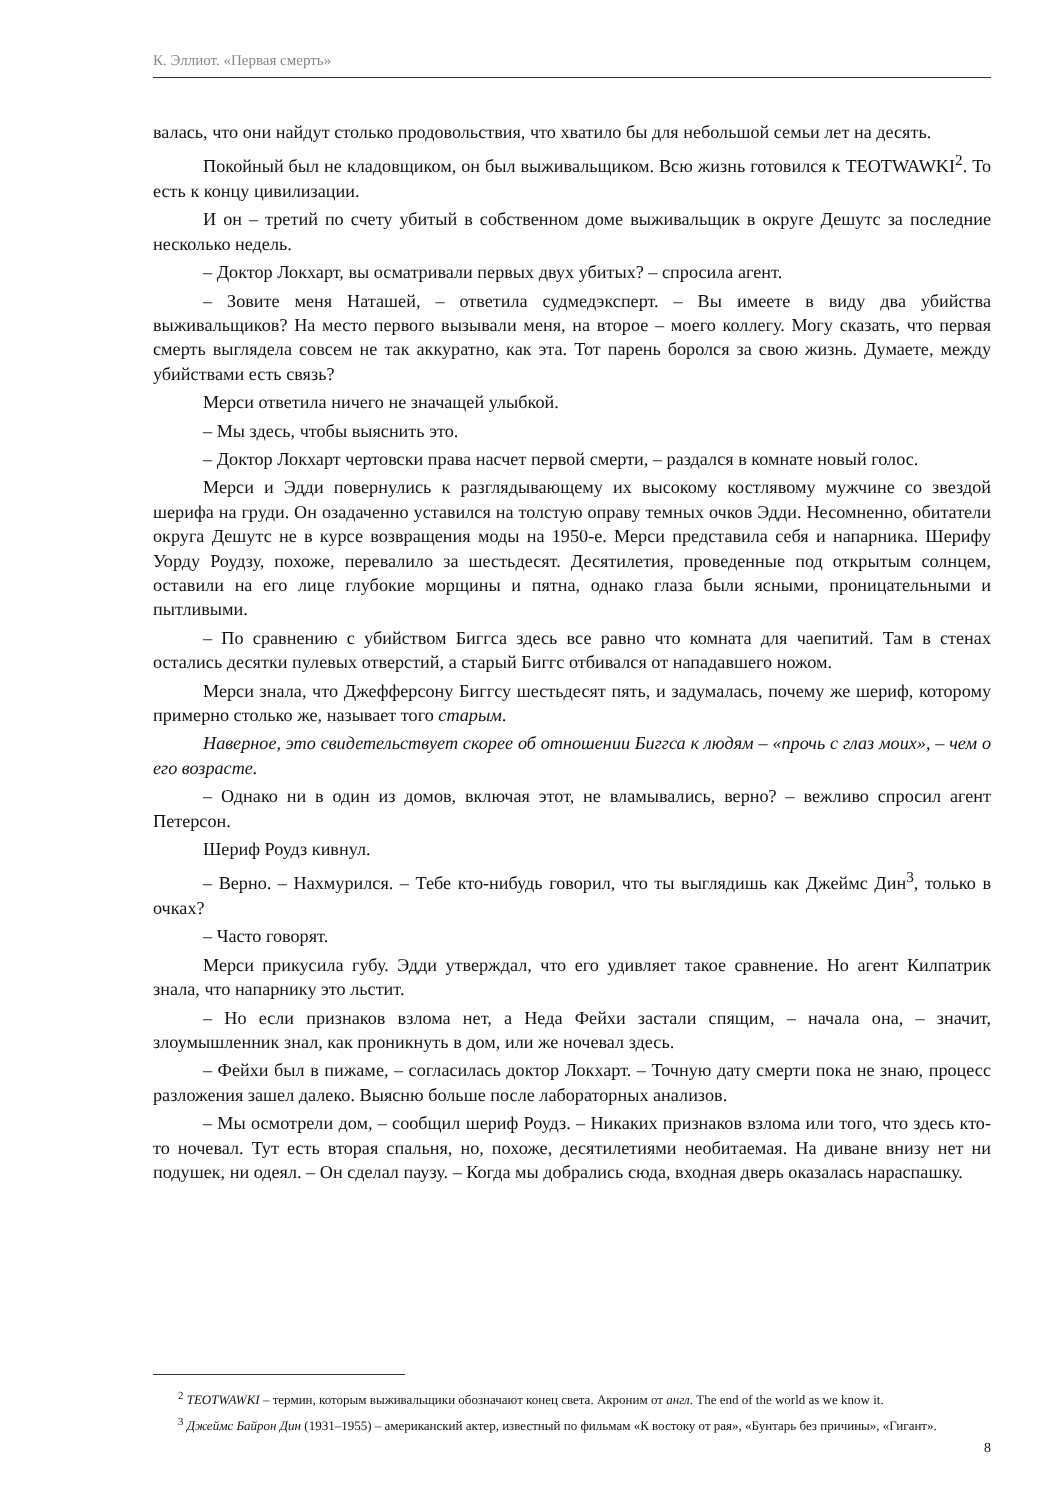К. Эллиот. «Первая смерть»
валась, что они найдут столько продовольствия, что хватило бы для небольшой семьи лет на десять.
Покойный был не кладовщиком, он был выживальщиком. Всю жизнь готовился к TEOTWAWKI<sup>2</sup>. То есть к концу цивилизации.
И он – третий по счету убитый в собственном доме выживальщик в округе Дешутс за последние несколько недель.
– Доктор Локхарт, вы осматривали первых двух убитых? – спросила агент.
– Зовите меня Наташей, – ответила судмедэксперт. – Вы имеете в виду два убийства выживальщиков? На место первого вызывали меня, на второе – моего коллегу. Могу сказать, что первая смерть выглядела совсем не так аккуратно, как эта. Тот парень боролся за свою жизнь. Думаете, между убийствами есть связь?
Мерси ответила ничего не значащей улыбкой.
– Мы здесь, чтобы выяснить это.
– Доктор Локхарт чертовски права насчет первой смерти, – раздался в комнате новый голос.
Мерси и Эдди повернулись к разглядывающему их высокому костлявому мужчине со звездой шерифа на груди. Он озадаченно уставился на толстую оправу темных очков Эдди. Несомненно, обитатели округа Дешутс не в курсе возвращения моды на 1950-е. Мерси представила себя и напарника. Шерифу Уорду Роудзу, похоже, перевалило за шестьдесят. Десятилетия, проведенные под открытым солнцем, оставили на его лице глубокие морщины и пятна, однако глаза были ясными, проницательными и пытливыми.
– По сравнению с убийством Биггса здесь все равно что комната для чаепитий. Там в стенах остались десятки пулевых отверстий, а старый Биггс отбивался от нападавшего ножом.
Мерси знала, что Джефферсону Биггсу шестьдесят пять, и задумалась, почему же шериф, которому примерно столько же, называет того старым.
Наверное, это свидетельствует скорее об отношении Биггса к людям – «прочь с глаз моих», – чем о его возрасте.
– Однако ни в один из домов, включая этот, не вламывались, верно? – вежливо спросил агент Петерсон.
Шериф Роудз кивнул.
– Верно. – Нахмурился. – Тебе кто-нибудь говорил, что ты выглядишь как Джеймс Дин<sup>3</sup>, только в очках?
– Часто говорят.
Мерси прикусила губу. Эдди утверждал, что его удивляет такое сравнение. Но агент Килпатрик знала, что напарнику это льстит.
– Но если признаков взлома нет, а Неда Фейхи застали спящим, – начала она, – значит, злоумышленник знал, как проникнуть в дом, или же ночевал здесь.
– Фейхи был в пижаме, – согласилась доктор Локхарт. – Точную дату смерти пока не знаю, процесс разложения зашел далеко. Выясню больше после лабораторных анализов.
– Мы осмотрели дом, – сообщил шериф Роудз. – Никаких признаков взлома или того, что здесь кто-то ночевал. Тут есть вторая спальня, но, похоже, десятилетиями необитаемая. На диване внизу нет ни подушек, ни одеял. – Он сделал паузу. – Когда мы добрались сюда, входная дверь оказалась нараспашку.
<sup>2</sup> TEOTWAWKI – термин, которым выживальщики обозначают конец света. Акроним от англ. The end of the world as we know it.
<sup>3</sup> Джеймс Байрон Дин (1931–1955) – американский актер, известный по фильмам «К востоку от рая», «Бунтарь без причины», «Гигант».
8